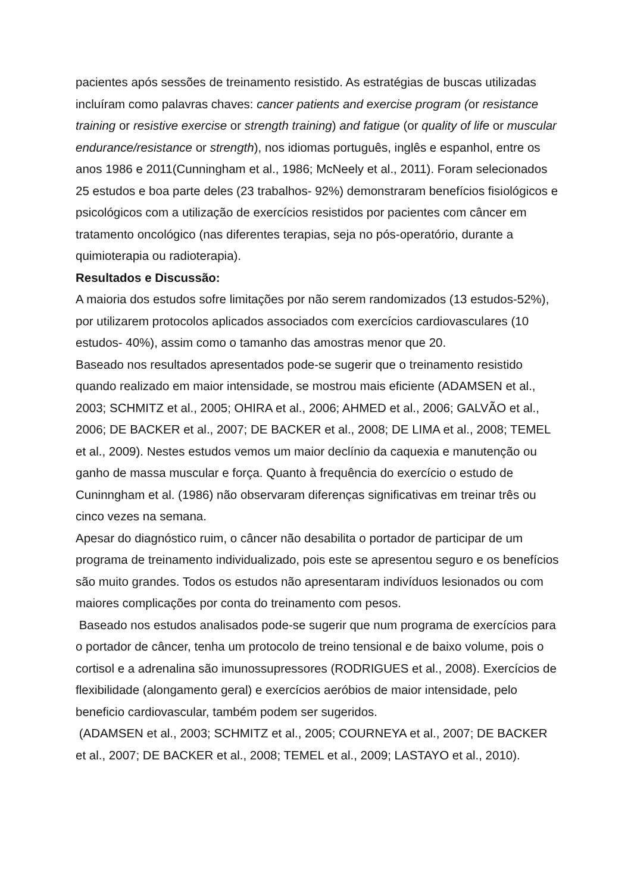pacientes após sessões de treinamento resistido. As estratégias de buscas utilizadas incluíram como palavras chaves: cancer patients and exercise program (or resistance training or resistive exercise or strength training) and fatigue (or quality of life or muscular endurance/resistance or strength), nos idiomas português, inglês e espanhol, entre os anos 1986 e 2011(Cunningham et al., 1986; McNeely et al., 2011). Foram selecionados 25 estudos e boa parte deles (23 trabalhos- 92%) demonstraram benefícios fisiológicos e psicológicos com a utilização de exercícios resistidos por pacientes com câncer em tratamento oncológico (nas diferentes terapias, seja no pós-operatório, durante a quimioterapia ou radioterapia).
Resultados e Discussão:
A maioria dos estudos sofre limitações por não serem randomizados (13 estudos-52%), por utilizarem protocolos aplicados associados com exercícios cardiovasculares (10 estudos- 40%), assim como o tamanho das amostras menor que 20.
Baseado nos resultados apresentados pode-se sugerir que o treinamento resistido quando realizado em maior intensidade, se mostrou mais eficiente (ADAMSEN et al., 2003; SCHMITZ et al., 2005; OHIRA et al., 2006; AHMED et al., 2006; GALVÃO et al., 2006; DE BACKER et al., 2007; DE BACKER et al., 2008; DE LIMA et al., 2008; TEMEL et al., 2009). Nestes estudos vemos um maior declínio da caquexia e manutenção ou ganho de massa muscular e força. Quanto à frequência do exercício o estudo de Cuninngham et al. (1986) não observaram diferenças significativas em treinar três ou cinco vezes na semana.
Apesar do diagnóstico ruim, o câncer não desabilita o portador de participar de um programa de treinamento individualizado, pois este se apresentou seguro e os benefícios são muito grandes. Todos os estudos não apresentaram indivíduos lesionados ou com maiores complicações por conta do treinamento com pesos.
Baseado nos estudos analisados pode-se sugerir que num programa de exercícios para o portador de câncer, tenha um protocolo de treino tensional e de baixo volume, pois o cortisol e a adrenalina são imunossupressores (RODRIGUES et al., 2008). Exercícios de flexibilidade (alongamento geral) e exercícios aeróbios de maior intensidade, pelo beneficio cardiovascular, também podem ser sugeridos.
(ADAMSEN et al., 2003; SCHMITZ et al., 2005; COURNEYA et al., 2007; DE BACKER et al., 2007; DE BACKER et al., 2008; TEMEL et al., 2009; LASTAYO et al., 2010).